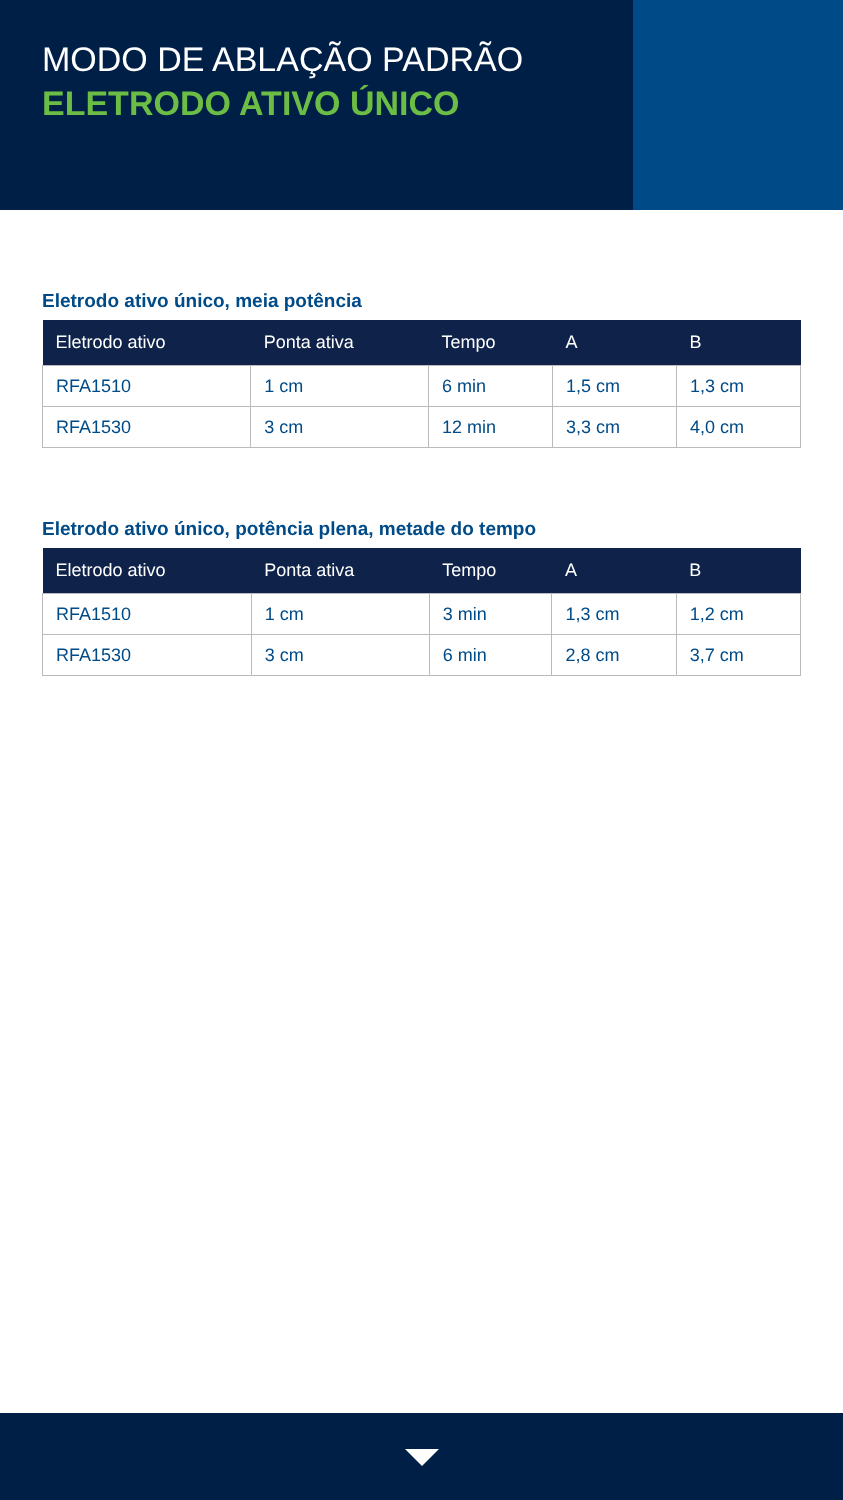MODO DE ABLAÇÃO PADRÃO
ELETRODO ATIVO ÚNICO
Eletrodo ativo único, meia potência
| Eletrodo ativo | Ponta ativa | Tempo | A | B |
| --- | --- | --- | --- | --- |
| RFA1510 | 1 cm | 6 min | 1,5 cm | 1,3 cm |
| RFA1530 | 3 cm | 12 min | 3,3 cm | 4,0 cm |
Eletrodo ativo único, potência plena, metade do tempo
| Eletrodo ativo | Ponta ativa | Tempo | A | B |
| --- | --- | --- | --- | --- |
| RFA1510 | 1 cm | 3 min | 1,3 cm | 1,2 cm |
| RFA1530 | 3 cm | 6 min | 2,8 cm | 3,7 cm |